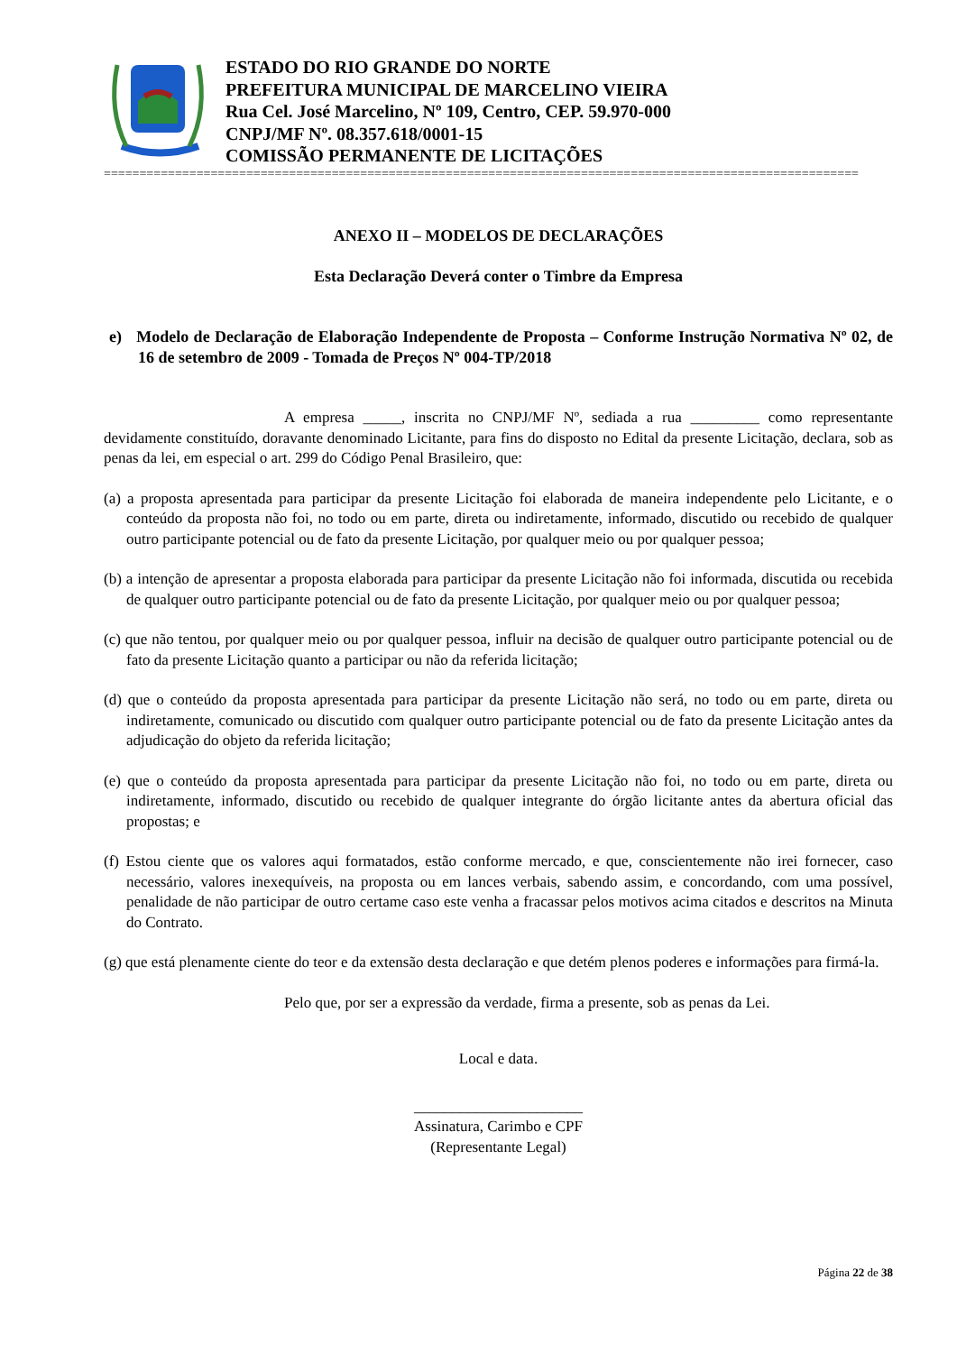ESTADO DO RIO GRANDE DO NORTE
PREFEITURA MUNICIPAL DE MARCELINO VIEIRA
Rua Cel. José Marcelino, Nº 109, Centro, CEP. 59.970-000
CNPJ/MF Nº. 08.357.618/0001-15
COMISSÃO PERMANENTE DE LICITAÇÕES
==========================================================================================================
ANEXO II – MODELOS DE DECLARAÇÕES
Esta Declaração Deverá conter o Timbre da Empresa
e) Modelo de Declaração de Elaboração Independente de Proposta – Conforme Instrução Normativa Nº 02, de 16 de setembro de 2009 - Tomada de Preços Nº 004-TP/2018
A empresa _____, inscrita no CNPJ/MF Nº, sediada a rua _________ como representante devidamente constituído, doravante denominado Licitante, para fins do disposto no Edital da presente Licitação, declara, sob as penas da lei, em especial o art. 299 do Código Penal Brasileiro, que:
(a) a proposta apresentada para participar da presente Licitação foi elaborada de maneira independente pelo Licitante, e o conteúdo da proposta não foi, no todo ou em parte, direta ou indiretamente, informado, discutido ou recebido de qualquer outro participante potencial ou de fato da presente Licitação, por qualquer meio ou por qualquer pessoa;
(b) a intenção de apresentar a proposta elaborada para participar da presente Licitação não foi informada, discutida ou recebida de qualquer outro participante potencial ou de fato da presente Licitação, por qualquer meio ou por qualquer pessoa;
(c) que não tentou, por qualquer meio ou por qualquer pessoa, influir na decisão de qualquer outro participante potencial ou de fato da presente Licitação quanto a participar ou não da referida licitação;
(d) que o conteúdo da proposta apresentada para participar da presente Licitação não será, no todo ou em parte, direta ou indiretamente, comunicado ou discutido com qualquer outro participante potencial ou de fato da presente Licitação antes da adjudicação do objeto da referida licitação;
(e) que o conteúdo da proposta apresentada para participar da presente Licitação não foi, no todo ou em parte, direta ou indiretamente, informado, discutido ou recebido de qualquer integrante do órgão licitante antes da abertura oficial das propostas; e
(f) Estou ciente que os valores aqui formatados, estão conforme mercado, e que, conscientemente não irei fornecer, caso necessário, valores inexequíveis, na proposta ou em lances verbais, sabendo assim, e concordando, com uma possível, penalidade de não participar de outro certame caso este venha a fracassar pelos motivos acima citados e descritos na Minuta do Contrato.
(g) que está plenamente ciente do teor e da extensão desta declaração e que detém plenos poderes e informações para firmá-la.
Pelo que, por ser a expressão da verdade, firma a presente, sob as penas da Lei.
Local e data.
______________________
Assinatura, Carimbo e CPF
(Representante Legal)
Página 22 de 38